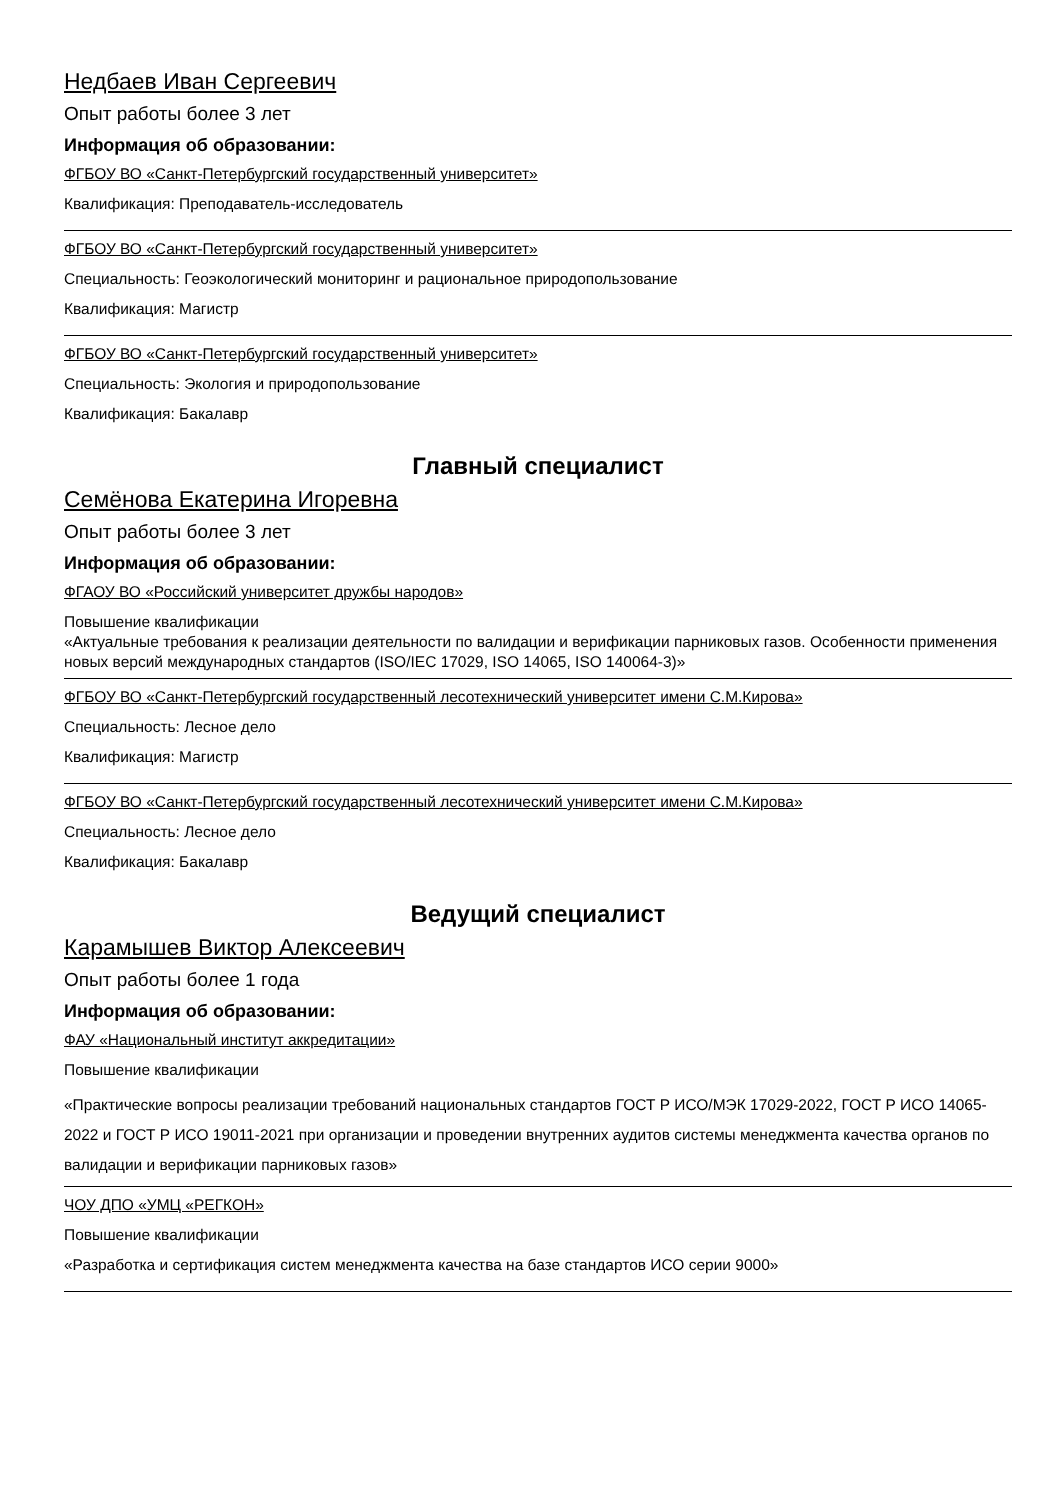Недбаев Иван Сергеевич
Опыт работы более 3 лет
Информация об образовании:
ФГБОУ ВО «Санкт-Петербургский государственный университет»
Квалификация: Преподаватель-исследователь
ФГБОУ ВО «Санкт-Петербургский государственный университет»
Специальность: Геоэкологический мониторинг и рациональное природопользование
Квалификация: Магистр
ФГБОУ ВО «Санкт-Петербургский государственный университет»
Специальность: Экология и природопользование
Квалификация: Бакалавр
Главный специалист
Семёнова Екатерина Игоревна
Опыт работы более 3 лет
Информация об образовании:
ФГАОУ ВО «Российский университет дружбы народов»
Повышение квалификации
«Актуальные требования к реализации деятельности по валидации и верификации парниковых газов. Особенности применения новых версий международных стандартов (ISO/IEC 17029, ISO 14065, ISO 140064-3)»
ФГБОУ ВО «Санкт-Петербургский государственный лесотехнический университет имени С.М.Кирова»
Специальность: Лесное дело
Квалификация: Магистр
ФГБОУ ВО «Санкт-Петербургский государственный лесотехнический университет имени С.М.Кирова»
Специальность: Лесное дело
Квалификация: Бакалавр
Ведущий специалист
Карамышев Виктор Алексеевич
Опыт работы более 1 года
Информация об образовании:
ФАУ «Национальный институт аккредитации»
Повышение квалификации
«Практические вопросы реализации требований национальных стандартов ГОСТ Р ИСО/МЭК 17029-2022, ГОСТ Р ИСО 14065-2022 и ГОСТ Р ИСО 19011-2021 при организации и проведении внутренних аудитов системы менеджмента качества органов по валидации и верификации парниковых газов»
ЧОУ ДПО «УМЦ «РЕГКОН»
Повышение квалификации
«Разработка и сертификация систем менеджмента качества на базе стандартов ИСО серии 9000»